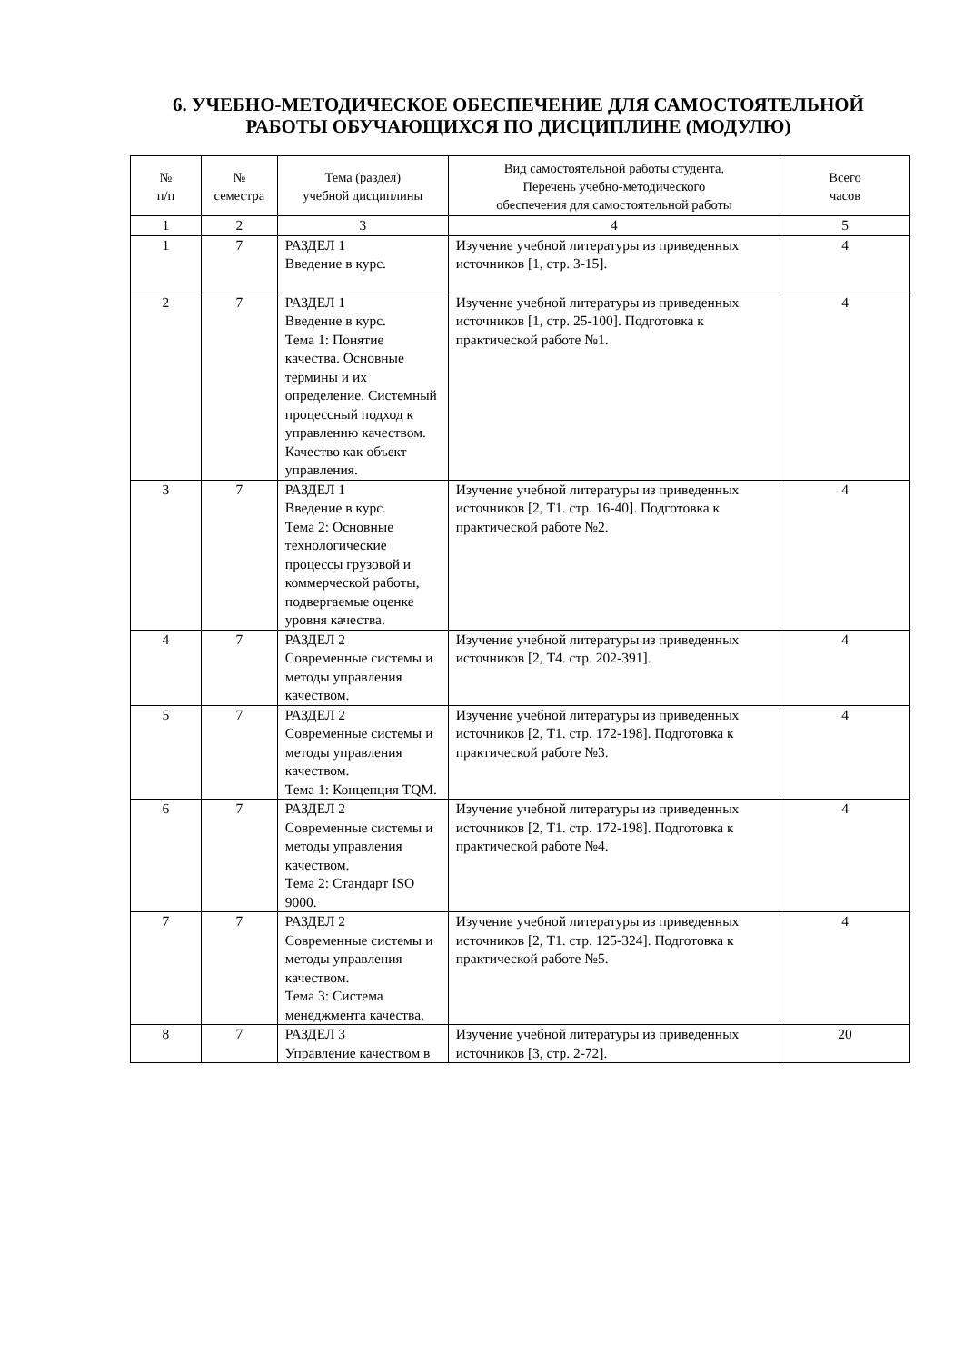6. УЧЕБНО-МЕТОДИЧЕСКОЕ ОБЕСПЕЧЕНИЕ ДЛЯ САМОСТОЯТЕЛЬНОЙ РАБОТЫ ОБУЧАЮЩИХСЯ ПО ДИСЦИПЛИНЕ (МОДУЛЮ)
| № п/п | № семестра | Тема (раздел) учебной дисциплины | Вид самостоятельной работы студента. Перечень учебно-методического обеспечения для самостоятельной работы | Всего часов |
| --- | --- | --- | --- | --- |
| 1 | 2 | 3 | 4 | 5 |
| 1 | 7 | РАЗДЕЛ 1 Введение в курс. | Изучение учебной литературы из приведенных источников [1, стр. 3-15]. | 4 |
| 2 | 7 | РАЗДЕЛ 1 Введение в курс. Тема 1: Понятие качества. Основные термины и их определение. Системный процессный подход к управлению качеством. Качество как объект управления. | Изучение учебной литературы из приведенных источников [1, стр. 25-100]. Подготовка к практической работе №1. | 4 |
| 3 | 7 | РАЗДЕЛ 1 Введение в курс. Тема 2: Основные технологические процессы грузовой и коммерческой работы, подвергаемые оценке уровня качества. | Изучение учебной литературы из приведенных источников [2, Т1. стр. 16-40]. Подготовка к практической работе №2. | 4 |
| 4 | 7 | РАЗДЕЛ 2 Современные системы и методы управления качеством. | Изучение учебной литературы из приведенных источников [2, Т4. стр. 202-391]. | 4 |
| 5 | 7 | РАЗДЕЛ 2 Современные системы и методы управления качеством. Тема 1: Концепция TQM. | Изучение учебной литературы из приведенных источников [2, Т1. стр. 172-198]. Подготовка к практической работе №3. | 4 |
| 6 | 7 | РАЗДЕЛ 2 Современные системы и методы управления качеством. Тема 2: Стандарт ISO 9000. | Изучение учебной литературы из приведенных источников [2, Т1. стр. 172-198]. Подготовка к практической работе №4. | 4 |
| 7 | 7 | РАЗДЕЛ 2 Современные системы и методы управления качеством. Тема 3: Система менеджмента качества. | Изучение учебной литературы из приведенных источников [2, Т1. стр. 125-324]. Подготовка к практической работе №5. | 4 |
| 8 | 7 | РАЗДЕЛ 3 Управление качеством в | Изучение учебной литературы из приведенных источников [3, стр. 2-72]. | 20 |